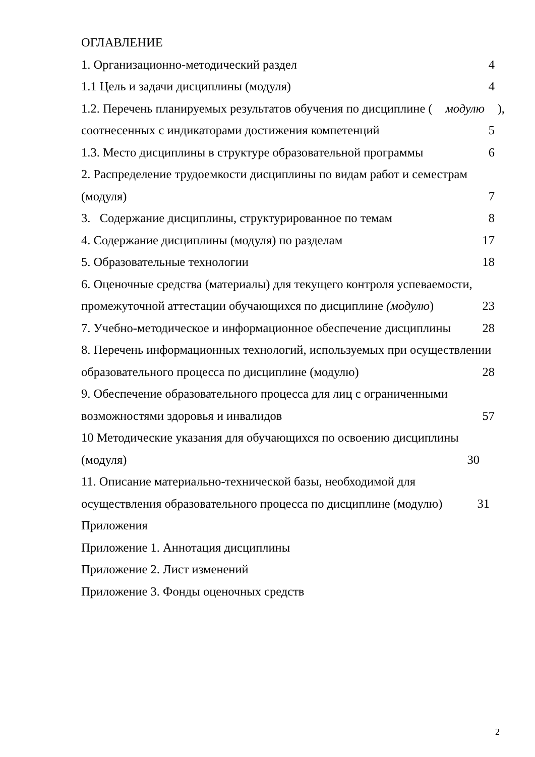ОГЛАВЛЕНИЕ
1. Организационно-методический раздел 4
1.1 Цель и задачи дисциплины (модуля) 4
1.2. Перечень планируемых результатов обучения по дисциплине (модулю),
соотнесенных с индикаторами достижения компетенций 5
1.3. Место дисциплины в структуре образовательной программы 6
2. Распределение трудоемкости дисциплины по видам работ и семестрам
(модуля) 7
3. Содержание дисциплины, структурированное по темам 8
4. Содержание дисциплины (модуля) по разделам 17
5. Образовательные технологии 18
6. Оценочные средства (материалы) для текущего контроля успеваемости,
промежуточной аттестации обучающихся по дисциплине (модулю) 23
7. Учебно-методическое и информационное обеспечение дисциплины 28
8. Перечень информационных технологий, используемых при осуществлении
образовательного процесса по дисциплине (модулю) 28
9. Обеспечение образовательного процесса для лиц с ограниченными
возможностями здоровья и инвалидов 57
10 Методические указания для обучающихся по освоению дисциплины
(модуля) 30
11. Описание материально-технической базы, необходимой для
осуществления образовательного процесса по дисциплине (модулю) 31
Приложения
Приложение 1. Аннотация дисциплины
Приложение 2. Лист изменений
Приложение 3. Фонды оценочных средств
2